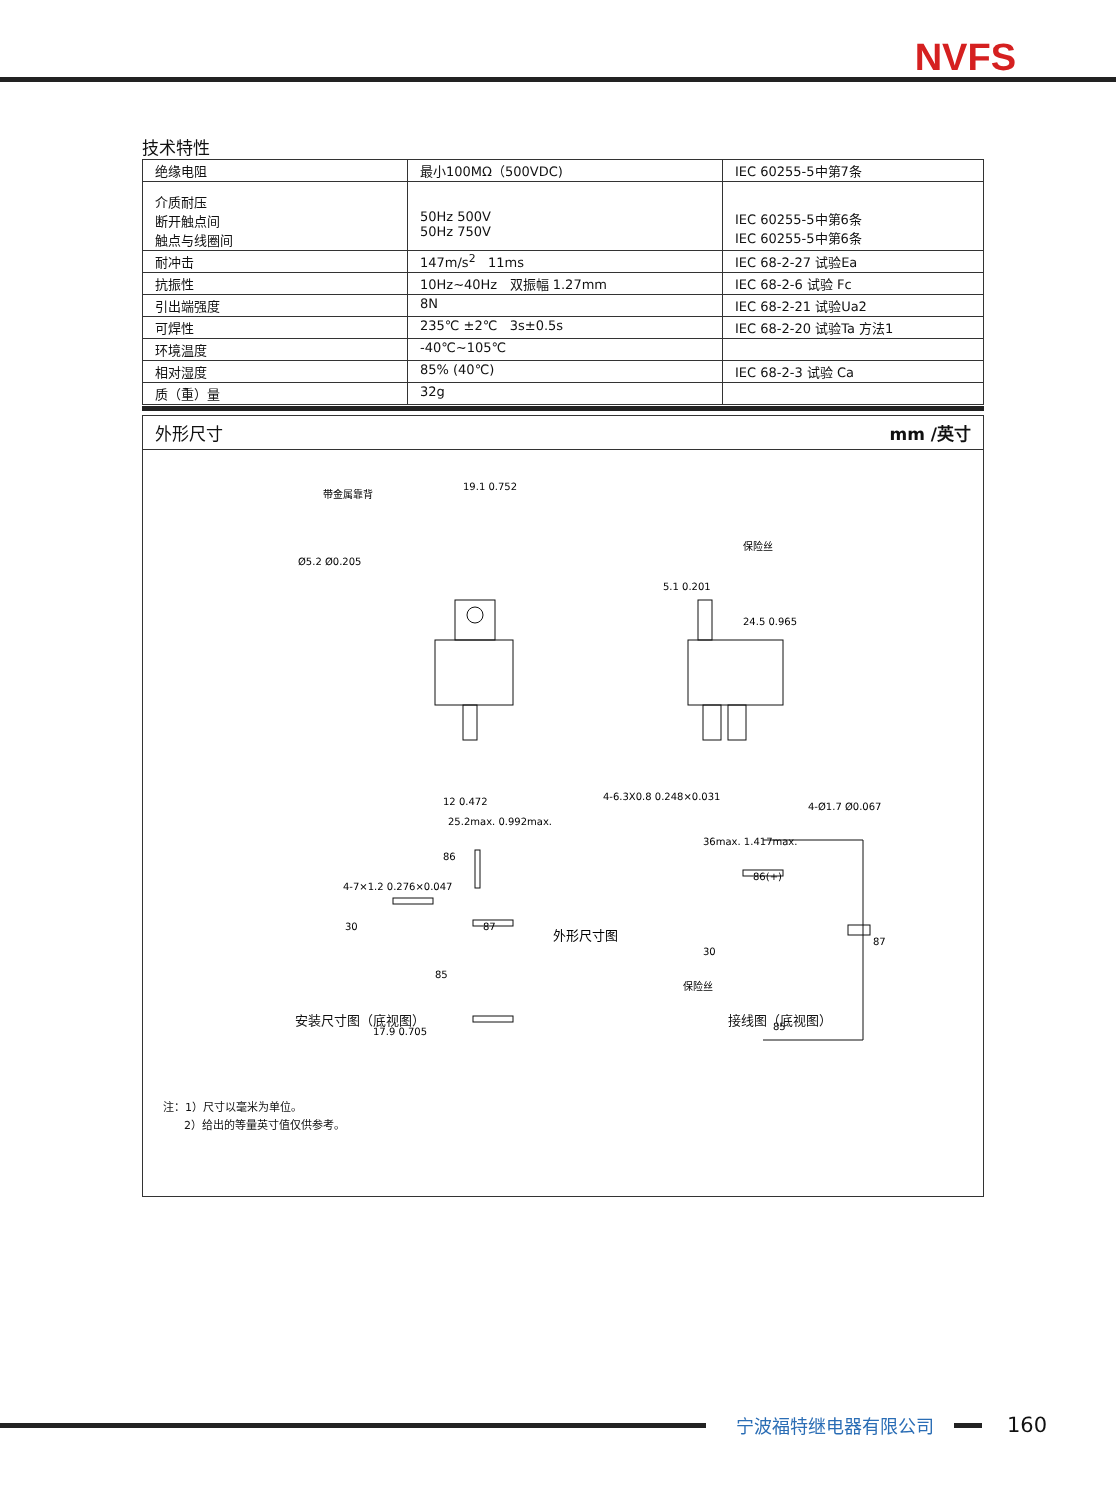NVFS
技术特性
| 绝缘电阻 | 最小100MΩ（500VDC) | IEC 60255-5中第7条 |
| 介质耐压 断开触点间 触点与线圈间 | 50Hz 500V 50Hz 750V | IEC 60255-5中第6条 IEC 60255-5中第6条 |
| 耐冲击 | 147m/s<sup>2</sup> 11ms | IEC 68-2-27 试验Ea |
| 抗振性 | 10Hz~40Hz 双振幅 1.27mm | IEC 68-2-6 试验 Fc |
| 引出端强度 | 8N | IEC 68-2-21 试验Ua2 |
| 可焊性 | 235℃ ±2℃ 3s±0.5s | IEC 68-2-20 试验Ta 方法1 |
| 环境温度 | -40℃~105℃ | |
| 相对湿度 | 85% (40℃) | IEC 68-2-3 试验 Ca |
| 质（重）量 | 32g | |
外形尺寸 mm /英寸
带金属靠背
19.1 0.752
Ø5.2 Ø0.205
12 0.472
25.2max. 0.992max.
保险丝
5.1 0.201
24.5 0.965
4-6.3X0.8 0.248×0.031
36max. 1.417max.
4-Ø1.7 Ø0.067
外形尺寸图
4-7×1.2 0.276×0.047
86
30
87
85
17.9 0.705
86(+)
30
保险丝
87
85
安装尺寸图（底视图） 接线图（底视图）
注：1）尺寸以毫米为单位。
2）给出的等量英寸值仅供参考。
宁波福特继电器有限公司
160